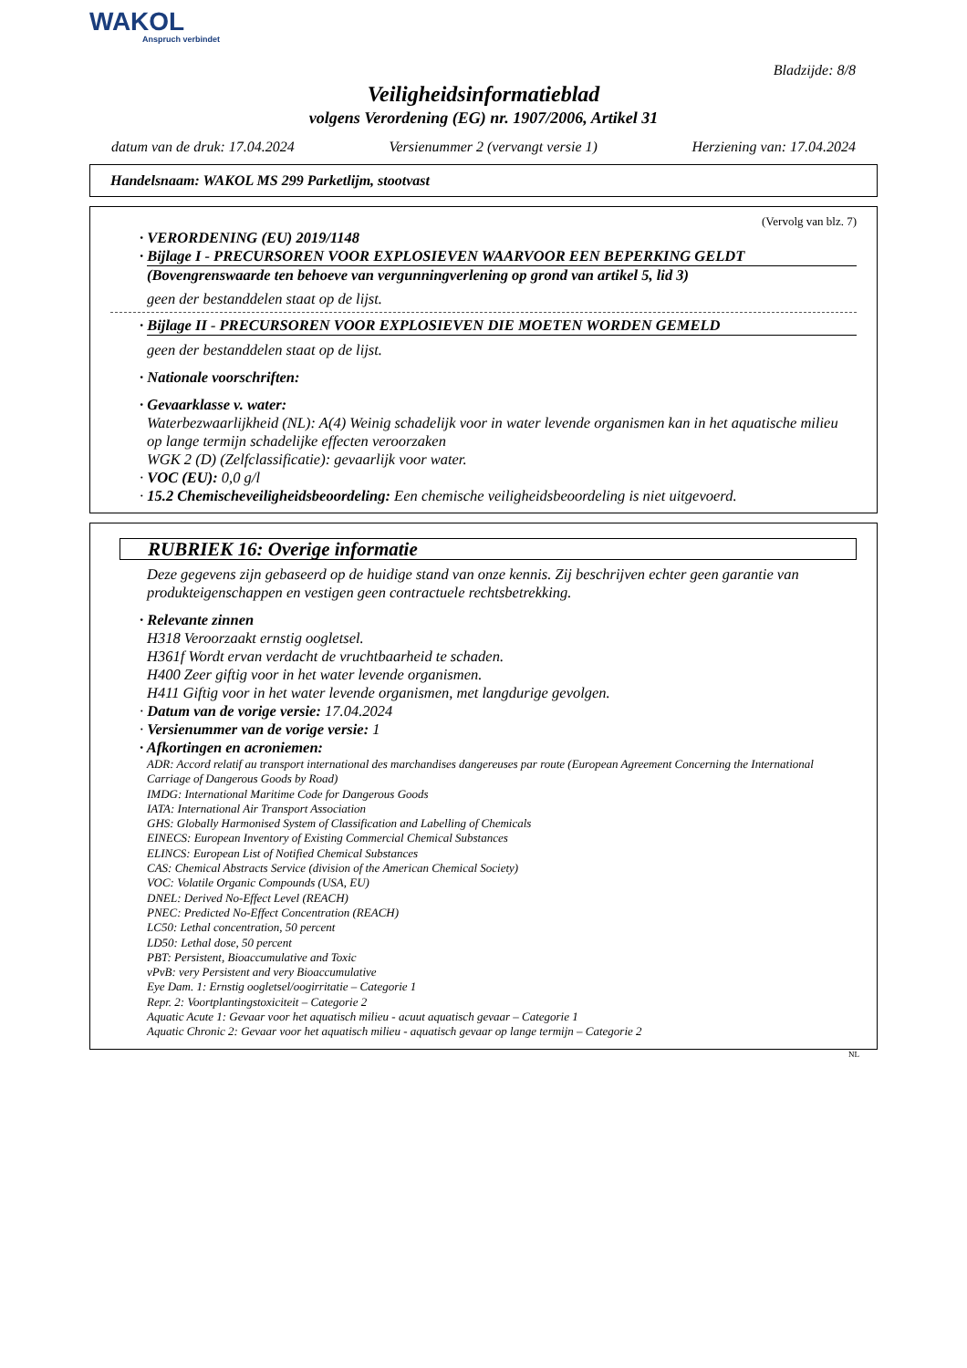WAKOL
Anspruch verbindet
Bladzijde: 8/8
Veiligheidsinformatieblad
volgens Verordening (EG) nr. 1907/2006, Artikel 31
datum van de druk: 17.04.2024 Versienummer 2 (vervangt versie 1) Herziening van: 17.04.2024
Handelsnaam: WAKOL MS 299 Parketlijm, stootvast
(Vervolg van blz. 7)
· VERORDENING (EU) 2019/1148
· Bijlage I - PRECURSOREN VOOR EXPLOSIEVEN WAARVOOR EEN BEPERKING GELDT
(Bovengrenswaarde ten behoeve van vergunningverlening op grond van artikel 5, lid 3)
geen der bestanddelen staat op de lijst.
· Bijlage II - PRECURSOREN VOOR EXPLOSIEVEN DIE MOETEN WORDEN GEMELD
geen der bestanddelen staat op de lijst.
· Nationale voorschriften:
· Gevaarklasse v. water:
Waterbezwaarlijkheid (NL): A(4) Weinig schadelijk voor in water levende organismen kan in het aquatische milieu op lange termijn schadelijke effecten veroorzaken
WGK 2 (D) (Zelfclassificatie): gevaarlijk voor water.
· VOC (EU): 0,0 g/l
· 15.2 Chemischeveiligheidsbeoordeling: Een chemische veiligheidsbeoordeling is niet uitgevoerd.
RUBRIEK 16: Overige informatie
Deze gegevens zijn gebaseerd op de huidige stand van onze kennis. Zij beschrijven echter geen garantie van produkteigenschappen en vestigen geen contractuele rechtsbetrekking.
· Relevante zinnen
H318 Veroorzaakt ernstig oogletsel.
H361f Wordt ervan verdacht de vruchtbaarheid te schaden.
H400 Zeer giftig voor in het water levende organismen.
H411 Giftig voor in het water levende organismen, met langdurige gevolgen.
· Datum van de vorige versie: 17.04.2024
· Versienummer van de vorige versie: 1
· Afkortingen en acroniemen:
ADR: Accord relatif au transport international des marchandises dangereuses par route (European Agreement Concerning the International Carriage of Dangerous Goods by Road)
IMDG: International Maritime Code for Dangerous Goods
IATA: International Air Transport Association
GHS: Globally Harmonised System of Classification and Labelling of Chemicals
EINECS: European Inventory of Existing Commercial Chemical Substances
ELINCS: European List of Notified Chemical Substances
CAS: Chemical Abstracts Service (division of the American Chemical Society)
VOC: Volatile Organic Compounds (USA, EU)
DNEL: Derived No-Effect Level (REACH)
PNEC: Predicted No-Effect Concentration (REACH)
LC50: Lethal concentration, 50 percent
LD50: Lethal dose, 50 percent
PBT: Persistent, Bioaccumulative and Toxic
vPvB: very Persistent and very Bioaccumulative
Eye Dam. 1: Ernstig oogletsel/oogirritatie – Categorie 1
Repr. 2: Voortplantingstoxiciteit – Categorie 2
Aquatic Acute 1: Gevaar voor het aquatisch milieu - acuut aquatisch gevaar – Categorie 1
Aquatic Chronic 2: Gevaar voor het aquatisch milieu - aquatisch gevaar op lange termijn – Categorie 2
NL